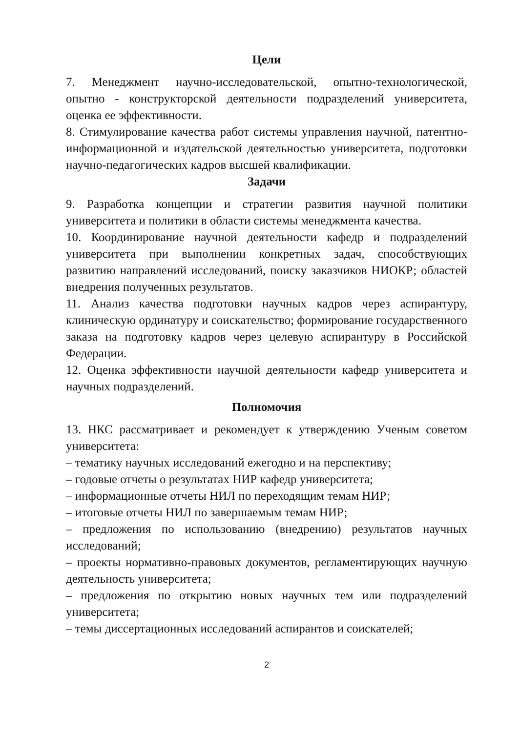Цели
7. Менеджмент научно-исследовательской, опытно-технологической, опытно - конструкторской деятельности подразделений университета, оценка ее эффективности.
8. Стимулирование качества работ системы управления научной, патентно-информационной и издательской деятельностью университета, подготовки научно-педагогических кадров высшей квалификации.
Задачи
9. Разработка концепции и стратегии развития научной политики университета и политики в области системы менеджмента качества.
10. Координирование научной деятельности кафедр и подразделений университета при выполнении конкретных задач, способствующих развитию направлений исследований, поиску заказчиков НИОКР; областей внедрения полученных результатов.
11. Анализ качества подготовки научных кадров через аспирантуру, клиническую ординатуру и соискательство; формирование государственного заказа на подготовку кадров через целевую аспирантуру в Российской Федерации.
12. Оценка эффективности научной деятельности кафедр университета и научных подразделений.
Полномочия
13. НКС рассматривает и рекомендует к утверждению Ученым советом университета:
– тематику научных исследований ежегодно и на перспективу;
– годовые отчеты о результатах НИР кафедр университета;
– информационные отчеты НИЛ по переходящим темам НИР;
– итоговые отчеты НИЛ по завершаемым темам НИР;
– предложения по использованию (внедрению) результатов научных исследований;
– проекты нормативно-правовых документов, регламентирующих научную деятельность университета;
– предложения по открытию новых научных тем или подразделений университета;
– темы диссертационных исследований аспирантов и соискателей;
2